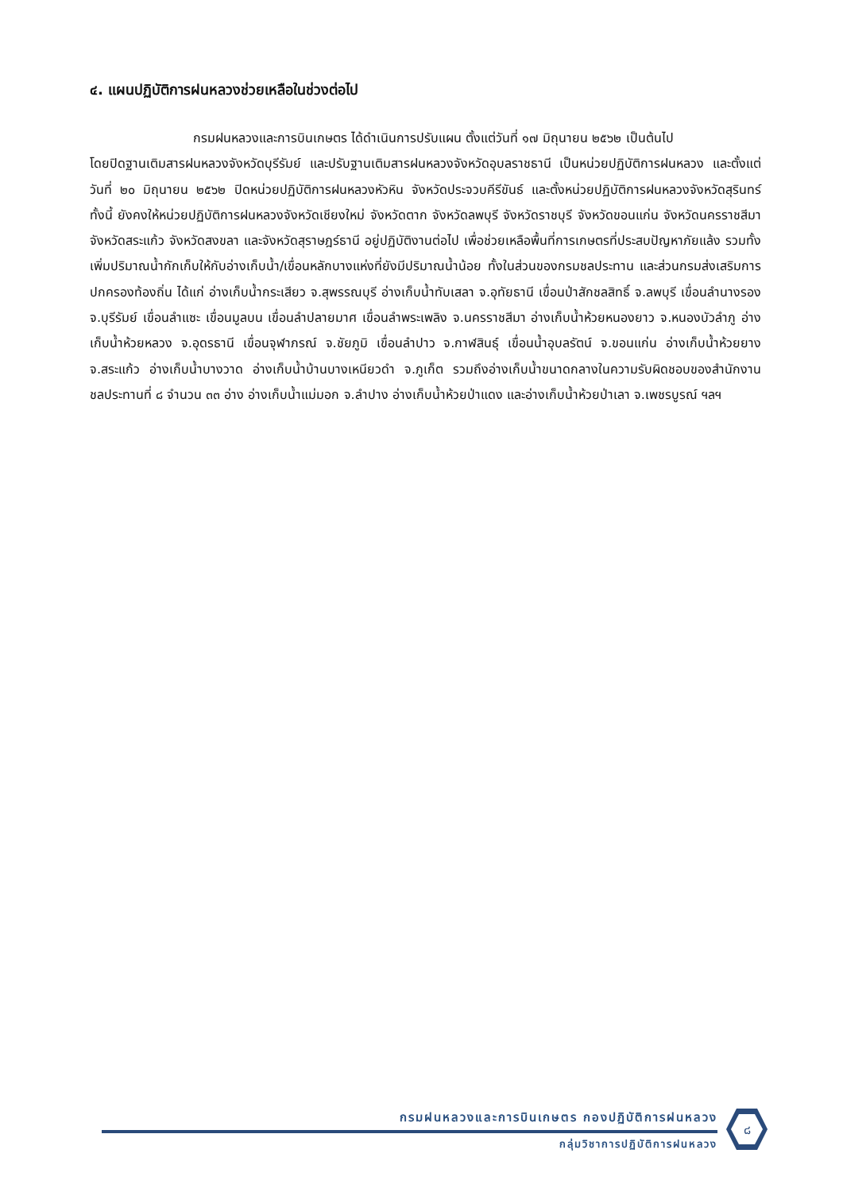๔. แผนปฏิบัติการฝนหลวงช่วยเหลือในช่วงต่อไป
กรมฝนหลวงและการบินเกษตร ได้ดำเนินการปรับแผน ตั้งแต่วันที่ ๑๗ มิถุนายน ๒๕๖๒ เป็นต้นไป
โดยปิดฐานเติมสารฝนหลวงจังหวัดบุรีรัมย์ และปรับฐานเติมสารฝนหลวงจังหวัดอุบลราชธานี เป็นหน่วยปฏิบัติการฝนหลวง และตั้งแต่วันที่ ๒๐ มิถุนายน ๒๕๖๒ ปิดหน่วยปฏิบัติการฝนหลวงหัวหิน จังหวัดประจวบคีรีขันธ์ และตั้งหน่วยปฏิบัติการฝนหลวงจังหวัดสุรินทร์ ทั้งนี้ ยังคงให้หน่วยปฏิบัติการฝนหลวงจังหวัดเชียงใหม่ จังหวัดตาก จังหวัดลพบุรี จังหวัดราชบุรี จังหวัดขอนแก่น จังหวัดนครราชสีมา จังหวัดสระแก้ว จังหวัดสงขลา และจังหวัดสุราษฎร์ธานี อยู่ปฏิบัติงานต่อไป เพื่อช่วยเหลือพื้นที่การเกษตรที่ประสบปัญหาภัยแล้ง รวมทั้งเพิ่มปริมาณน้ำกักเก็บให้กับอ่างเก็บน้ำ/เขื่อนหลักบางแห่งที่ยังมีปริมาณน้ำน้อย ทั้งในส่วนของกรมชลประทาน และส่วนกรมส่งเสริมการปกครองท้องถิ่น ได้แก่ อ่างเก็บน้ำกระเสียว จ.สุพรรณบุรี อ่างเก็บน้ำทับเสลา จ.อุทัยธานี เขื่อนป่าสักชลสิทธิ์ จ.ลพบุรี เขื่อนลำนางรอง จ.บุรีรัมย์ เขื่อนลำแซะ เขื่อนมูลบน เขื่อนลำปลายมาศ เขื่อนลำพระเพลิง จ.นครราชสีมา อ่างเก็บน้ำห้วยหนองยาว จ.หนองบัวลำภู อ่างเก็บน้ำห้วยหลวง จ.อุดรธานี เขื่อนจุฬาภรณ์ จ.ชัยภูมิ เขื่อนลำปาว จ.กาฬสินธุ์ เขื่อนน้ำอุบลรัตน์ จ.ขอนแก่น อ่างเก็บน้ำห้วยยาง จ.สระแก้ว อ่างเก็บน้ำบางวาด อ่างเก็บน้ำบ้านบางเหนียวดำ จ.ภูเก็ต รวมถึงอ่างเก็บน้ำขนาดกลางในความรับผิดชอบของสำนักงานชลประทานที่ ๘ จำนวน ๓๓ อ่าง อ่างเก็บน้ำแม่มอก จ.ลำปาง อ่างเก็บน้ำห้วยป่าแดง และอ่างเก็บน้ำห้วยป่าเลา จ.เพชรบูรณ์ ฯลฯ
กรมฝนหลวงและการบินเกษตร กองปฏิบัติการฝนหลวง
กลุ่มวิชาการปฏิบัติการฝนหลวง
๘